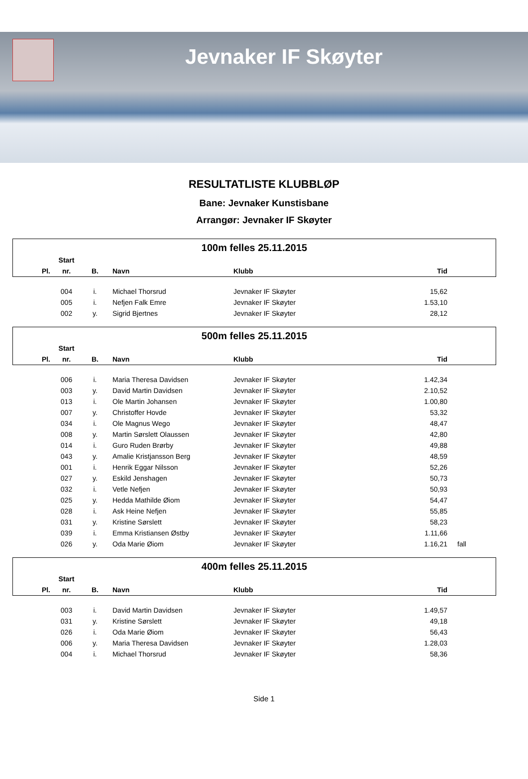Jevnaker IF Skøyter
RESULTATLISTE KLUBBLØP
Bane: Jevnaker Kunstisbane
Arrangør: Jevnaker IF Skøyter
| 100m felles 25.11.2015 | | | | | | |
| | Start | | | | | |
| Pl. | nr. | B. | Navn | Klubb | Tid | |
| | 004 | i. | Michael Thorsrud | Jevnaker IF Skøyter | 15,62 | |
| | 005 | i. | Nefjen Falk Emre | Jevnaker IF Skøyter | 1.53,10 | |
| | 002 | y. | Sigrid Bjertnes | Jevnaker IF Skøyter | 28,12 | |
| 500m felles 25.11.2015 | | | | | | |
| | Start | | | | | |
| Pl. | nr. | B. | Navn | Klubb | Tid | |
| | 006 | i. | Maria Theresa Davidsen | Jevnaker IF Skøyter | 1.42,34 | |
| | 003 | y. | David Martin Davidsen | Jevnaker IF Skøyter | 2.10,52 | |
| | 013 | i. | Ole Martin Johansen | Jevnaker IF Skøyter | 1.00,80 | |
| | 007 | y. | Christoffer Hovde | Jevnaker IF Skøyter | 53,32 | |
| | 034 | i. | Ole Magnus Wego | Jevnaker IF Skøyter | 48,47 | |
| | 008 | y. | Martin Sørslett Olaussen | Jevnaker IF Skøyter | 42,80 | |
| | 014 | i. | Guro Ruden Brørby | Jevnaker IF Skøyter | 49,88 | |
| | 043 | y. | Amalie Kristjansson Berg | Jevnaker IF Skøyter | 48,59 | |
| | 001 | i. | Henrik Eggar Nilsson | Jevnaker IF Skøyter | 52,26 | |
| | 027 | y. | Eskild Jenshagen | Jevnaker IF Skøyter | 50,73 | |
| | 032 | i. | Vetle Nefjen | Jevnaker IF Skøyter | 50,93 | |
| | 025 | y. | Hedda Mathilde Øiom | Jevnaker IF Skøyter | 54,47 | |
| | 028 | i. | Ask Heine Nefjen | Jevnaker IF Skøyter | 55,85 | |
| | 031 | y. | Kristine Sørslett | Jevnaker IF Skøyter | 58,23 | |
| | 039 | i. | Emma Kristiansen Østby | Jevnaker IF Skøyter | 1.11,66 | |
| | 026 | y. | Oda Marie Øiom | Jevnaker IF Skøyter | 1.16,21 | fall |
| 400m felles 25.11.2015 | | | | | | |
| | Start | | | | | |
| Pl. | nr. | B. | Navn | Klubb | Tid | |
| | 003 | i. | David Martin Davidsen | Jevnaker IF Skøyter | 1.49,57 | |
| | 031 | y. | Kristine Sørslett | Jevnaker IF Skøyter | 49,18 | |
| | 026 | i. | Oda Marie Øiom | Jevnaker IF Skøyter | 56,43 | |
| | 006 | y. | Maria Theresa Davidsen | Jevnaker IF Skøyter | 1.28,03 | |
| | 004 | i. | Michael Thorsrud | Jevnaker IF Skøyter | 58,36 | |
Side 1